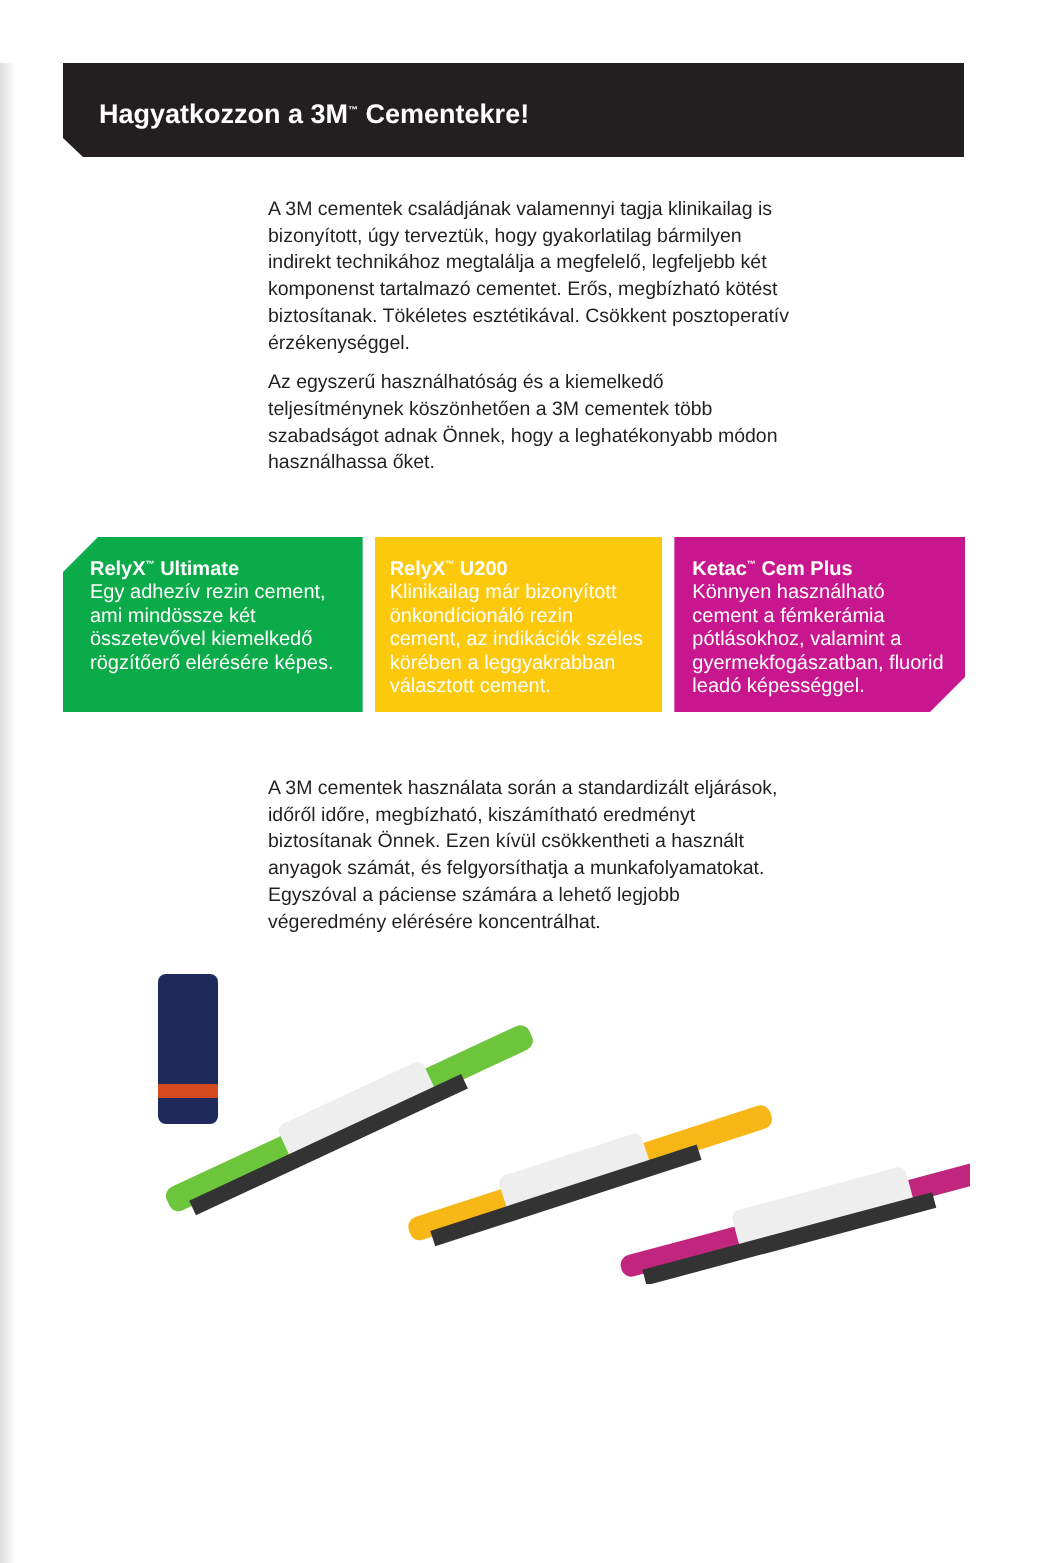Hagyatkozzon a 3M<sup>™</sup> Cementekre!
A 3M cementek családjának valamennyi tagja klinikailag is bizonyított, úgy terveztük, hogy gyakorlatilag bármilyen indirekt technikához megtalálja a megfelelő, legfeljebb két komponenst tartalmazó cementet. Erős, megbízható kötést biztosítanak. Tökéletes esztétikával. Csökkent posztoperatív érzékenységgel.
Az egyszerű használhatóság és a kiemelkedő teljesítménynek köszönhetően a 3M cementek több szabadságot adnak Önnek, hogy a leghatékonyabb módon használhassa őket.
RelyX<sup>™</sup> Ultimate
Egy adhezív rezin cement, ami mindössze két összetevővel kiemelkedő rögzítőerő elérésére képes.
RelyX<sup>™</sup> U200
Klinikailag már bizonyított önkondícionáló rezin cement, az indikációk széles körében a leggyakrabban választott cement.
Ketac<sup>™</sup> Cem Plus
Könnyen használható cement a fémkerámia pótlásokhoz, valamint a gyermekfogászatban, fluorid leadó képességgel.
A 3M cementek használata során a standardizált eljárások, időről időre, megbízható, kiszámítható eredményt biztosítanak Önnek. Ezen kívül csökkentheti a használt anyagok számát, és felgyorsíthatja a munkafolyamatokat. Egyszóval a páciense számára a lehető legjobb végeredmény elérésére koncentrálhat.